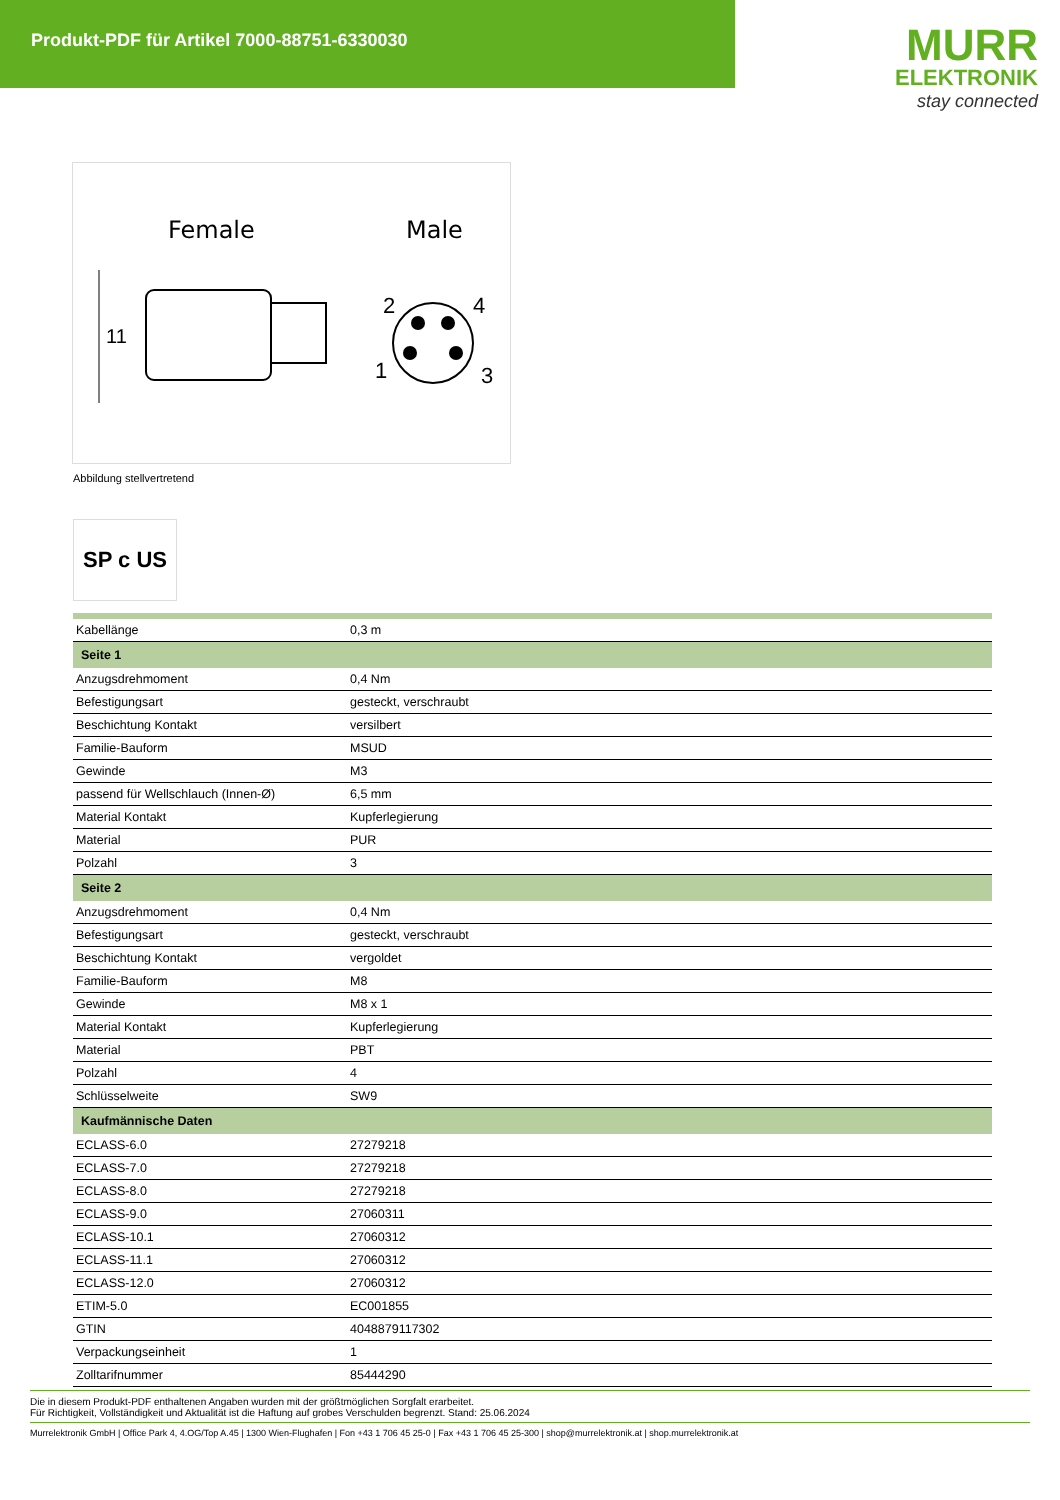Produkt-PDF für Artikel 7000-88751-6330030
MURR
ELEKTRONIK
stay connected
Female
Male
11
2
4
1
3
Abbildung stellvertretend
SP c US
| Kabellänge | 0,3 m |
| Seite 1 | |
| Anzugsdrehmoment | 0,4 Nm |
| Befestigungsart | gesteckt, verschraubt |
| Beschichtung Kontakt | versilbert |
| Familie-Bauform | MSUD |
| Gewinde | M3 |
| passend für Wellschlauch (Innen-Ø) | 6,5 mm |
| Material Kontakt | Kupferlegierung |
| Material | PUR |
| Polzahl | 3 |
| Seite 2 | |
| Anzugsdrehmoment | 0,4 Nm |
| Befestigungsart | gesteckt, verschraubt |
| Beschichtung Kontakt | vergoldet |
| Familie-Bauform | M8 |
| Gewinde | M8 x 1 |
| Material Kontakt | Kupferlegierung |
| Material | PBT |
| Polzahl | 4 |
| Schlüsselweite | SW9 |
| Kaufmännische Daten | |
| ECLASS-6.0 | 27279218 |
| ECLASS-7.0 | 27279218 |
| ECLASS-8.0 | 27279218 |
| ECLASS-9.0 | 27060311 |
| ECLASS-10.1 | 27060312 |
| ECLASS-11.1 | 27060312 |
| ECLASS-12.0 | 27060312 |
| ETIM-5.0 | EC001855 |
| GTIN | 4048879117302 |
| Verpackungseinheit | 1 |
| Zolltarifnummer | 85444290 |
Die in diesem Produkt-PDF enthaltenen Angaben wurden mit der größtmöglichen Sorgfalt erarbeitet.
Für Richtigkeit, Vollständigkeit und Aktualität ist die Haftung auf grobes Verschulden begrenzt. Stand: 25.06.2024
Murrelektronik GmbH | Office Park 4, 4.OG/Top A.45 | 1300 Wien-Flughafen | Fon +43 1 706 45 25-0 | Fax +43 1 706 45 25-300 | shop@murrelektronik.at | shop.murrelektronik.at